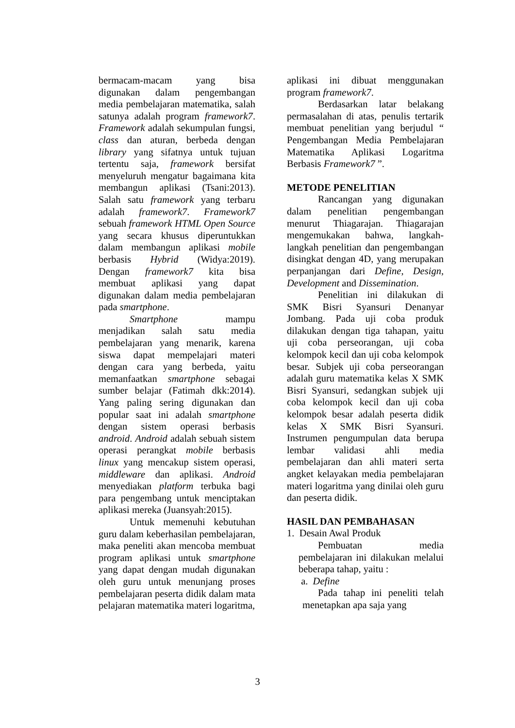bermacam-macam yang bisa digunakan dalam pengembangan media pembelajaran matematika, salah satunya adalah program framework7. Framework adalah sekumpulan fungsi, class dan aturan, berbeda dengan library yang sifatnya untuk tujuan tertentu saja, framework bersifat menyeluruh mengatur bagaimana kita membangun aplikasi (Tsani:2013). Salah satu framework yang terbaru adalah framework7. Framework7 sebuah framework HTML Open Source yang secara khusus diperuntukkan dalam membangun aplikasi mobile berbasis Hybrid (Widya:2019). Dengan framework7 kita bisa membuat aplikasi yang dapat digunakan dalam media pembelajaran pada smartphone.
Smartphone mampu menjadikan salah satu media pembelajaran yang menarik, karena siswa dapat mempelajari materi dengan cara yang berbeda, yaitu memanfaatkan smartphone sebagai sumber belajar (Fatimah dkk:2014). Yang paling sering digunakan dan popular saat ini adalah smartphone dengan sistem operasi berbasis android. Android adalah sebuah sistem operasi perangkat mobile berbasis linux yang mencakup sistem operasi, middleware dan aplikasi. Android menyediakan platform terbuka bagi para pengembang untuk menciptakan aplikasi mereka (Juansyah:2015).
Untuk memenuhi kebutuhan guru dalam keberhasilan pembelajaran, maka peneliti akan mencoba membuat program aplikasi untuk smartphone yang dapat dengan mudah digunakan oleh guru untuk menunjang proses pembelajaran peserta didik dalam mata pelajaran matematika materi logaritma,
aplikasi ini dibuat menggunakan program framework7.
Berdasarkan latar belakang permasalahan di atas, penulis tertarik membuat penelitian yang berjudul “ Pengembangan Media Pembelajaran Matematika Aplikasi Logaritma Berbasis Framework7 ”.
METODE PENELITIAN
Rancangan yang digunakan dalam penelitian pengembangan menurut Thiagarajan. Thiagarajan mengemukakan bahwa, langkah-langkah penelitian dan pengembangan disingkat dengan 4D, yang merupakan perpanjangan dari Define, Design, Development and Dissemination.
Penelitian ini dilakukan di SMK Bisri Syansuri Denanyar Jombang. Pada uji coba produk dilakukan dengan tiga tahapan, yaitu uji coba perseorangan, uji coba kelompok kecil dan uji coba kelompok besar. Subjek uji coba perseorangan adalah guru matematika kelas X SMK Bisri Syansuri, sedangkan subjek uji coba kelompok kecil dan uji coba kelompok besar adalah peserta didik kelas X SMK Bisri Syansuri. Instrumen pengumpulan data berupa lembar validasi ahli media pembelajaran dan ahli materi serta angket kelayakan media pembelajaran materi logaritma yang dinilai oleh guru dan peserta didik.
HASIL DAN PEMBAHASAN
1. Desain Awal Produk
Pembuatan media pembelajaran ini dilakukan melalui beberapa tahap, yaitu :
a. Define
Pada tahap ini peneliti telah menetapkan apa saja yang
3